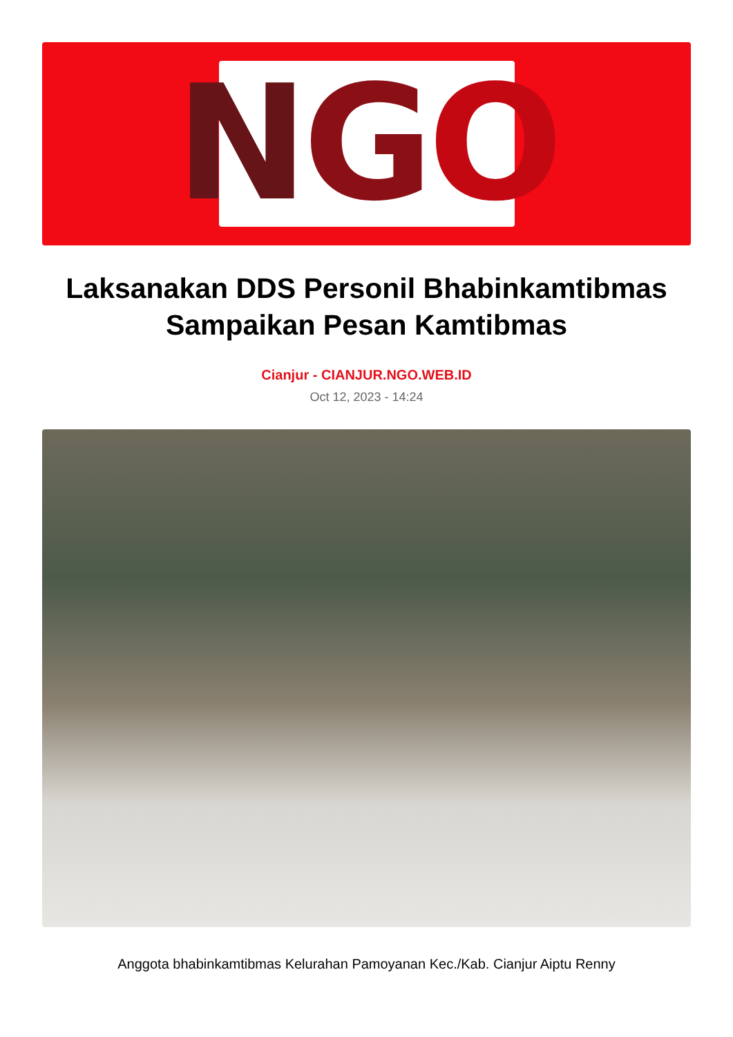N G O
Laksanakan DDS Personil Bhabinkamtibmas Sampaikan Pesan Kamtibmas
Cianjur - CIANJUR.NGO.WEB.ID
Oct 12, 2023 - 14:24
Anggota bhabinkamtibmas Kelurahan Pamoyanan Kec./Kab. Cianjur Aiptu Renny